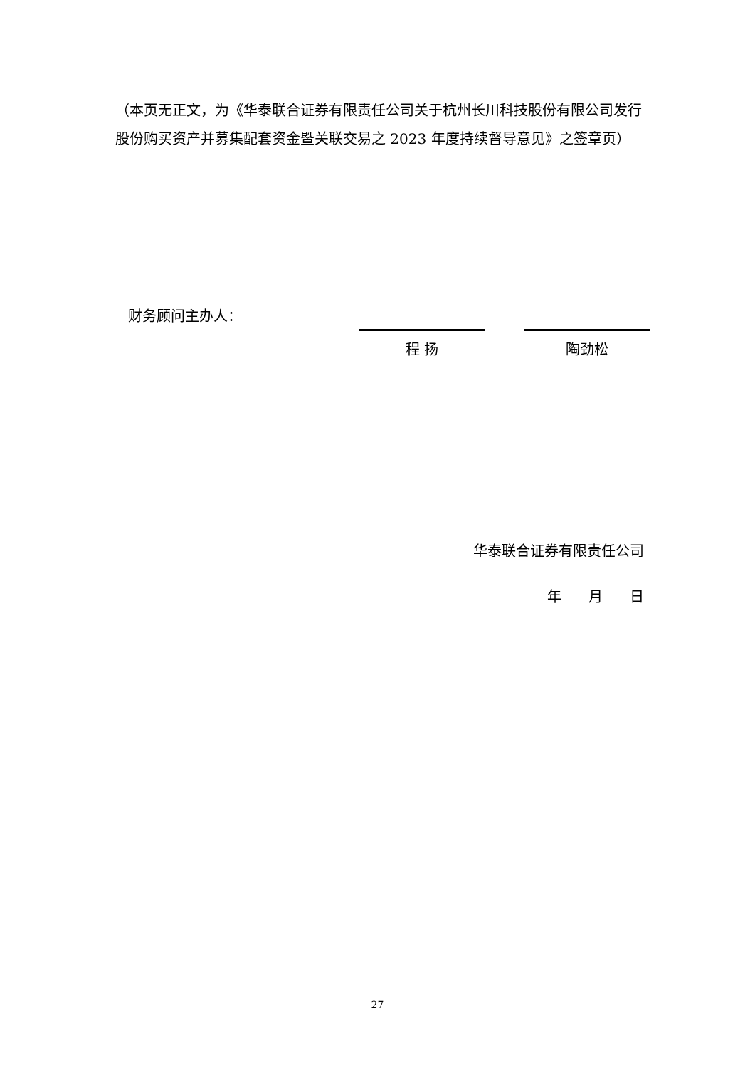（本页无正文，为《华泰联合证券有限责任公司关于杭州长川科技股份有限公司发行股份购买资产并募集配套资金暨关联交易之 2023 年度持续督导意见》之签章页）
财务顾问主办人：
程 扬 陶劲松
华泰联合证券有限责任公司
年 月 日
27